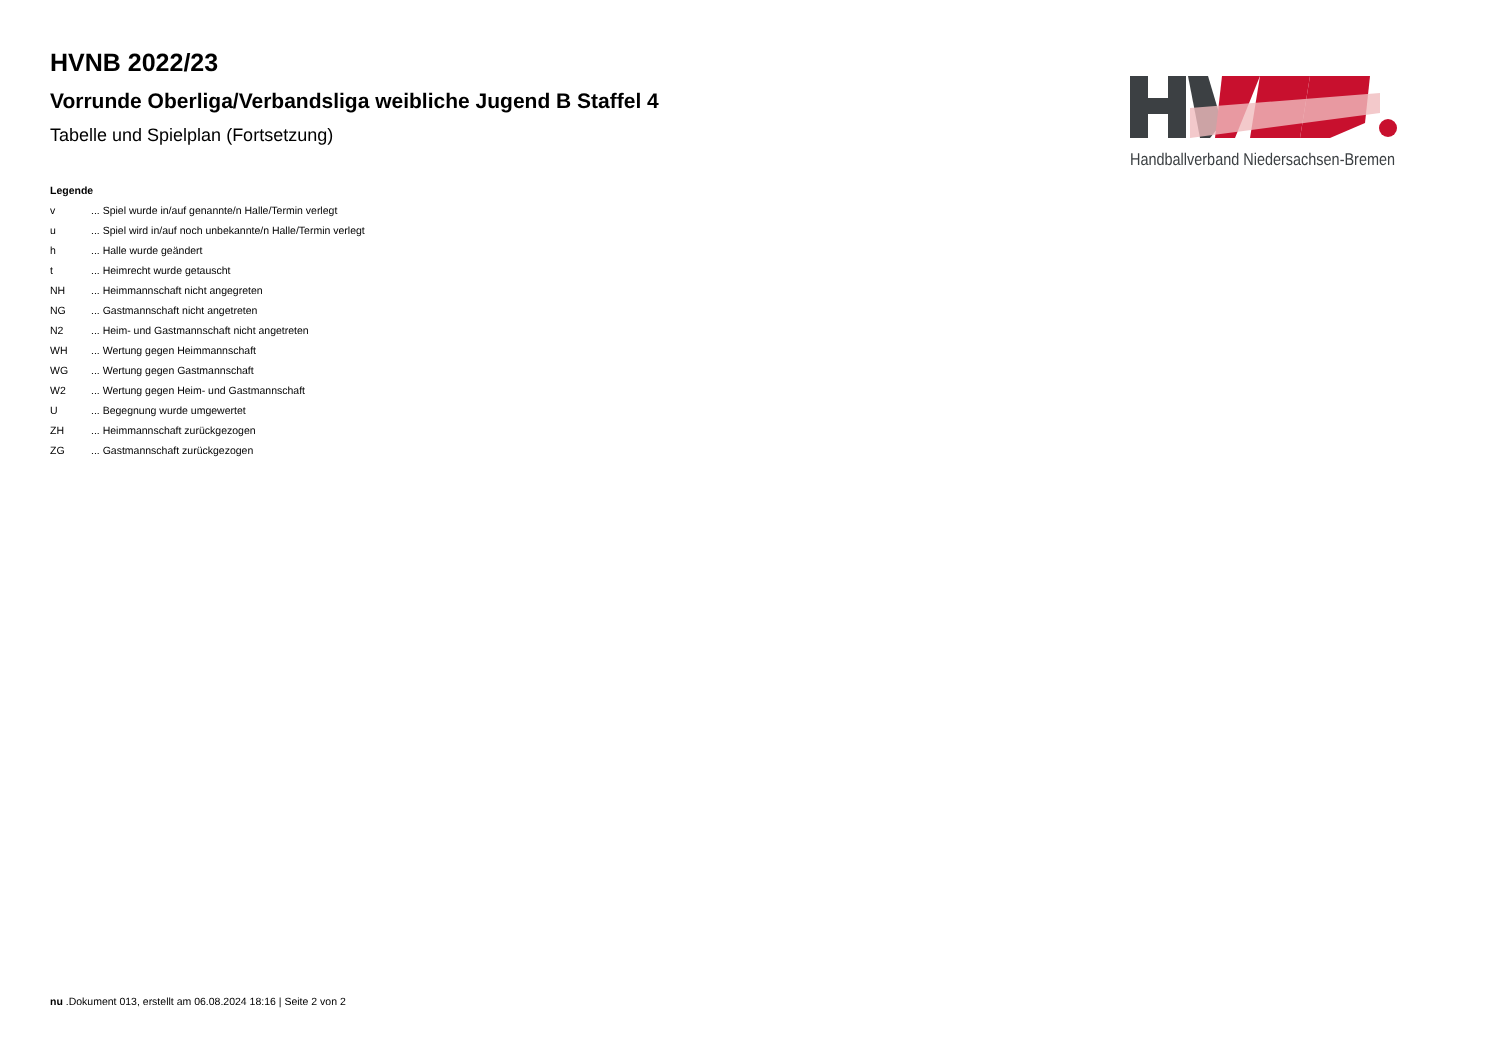HVNB 2022/23
Vorrunde Oberliga/Verbandsliga weibliche Jugend B Staffel 4
Tabelle und Spielplan (Fortsetzung)
Handballverband Niedersachsen-Bremen
Legende
| v | ... Spiel wurde in/auf genannte/n Halle/Termin verlegt |
| u | ... Spiel wird in/auf noch unbekannte/n Halle/Termin verlegt |
| h | ... Halle wurde geändert |
| t | ... Heimrecht wurde getauscht |
| NH | ... Heimmannschaft nicht angegreten |
| NG | ... Gastmannschaft nicht angetreten |
| N2 | ... Heim- und Gastmannschaft nicht angetreten |
| WH | ... Wertung gegen Heimmannschaft |
| WG | ... Wertung gegen Gastmannschaft |
| W2 | ... Wertung gegen Heim- und Gastmannschaft |
| U | ... Begegnung wurde umgewertet |
| ZH | ... Heimmannschaft zurückgezogen |
| ZG | ... Gastmannschaft zurückgezogen |
nu .Dokument 013, erstellt am 06.08.2024 18:16 | Seite 2 von 2